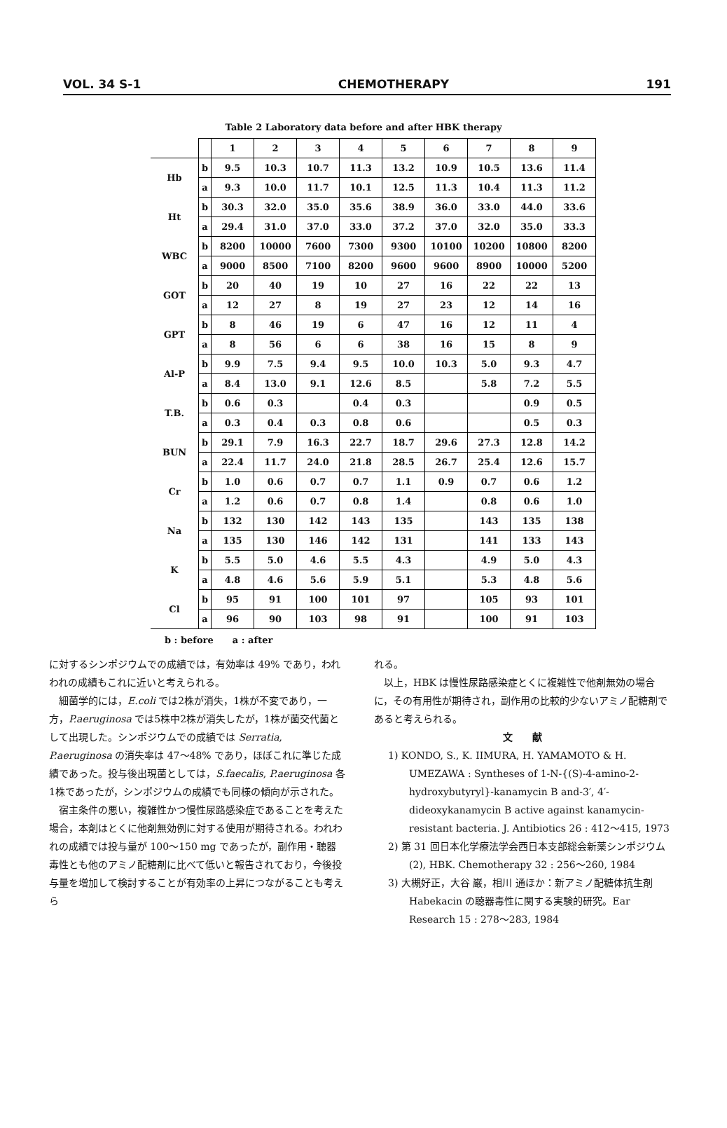VOL. 34 S-1 CHEMOTHERAPY 191
Table 2 Laboratory data before and after HBK therapy
| | | 1 | 2 | 3 | 4 | 5 | 6 | 7 | 8 | 9 |
| Hb | b | 9.5 | 10.3 | 10.7 | 11.3 | 13.2 | 10.9 | 10.5 | 13.6 | 11.4 |
| | a | 9.3 | 10.0 | 11.7 | 10.1 | 12.5 | 11.3 | 10.4 | 11.3 | 11.2 |
| Ht | b | 30.3 | 32.0 | 35.0 | 35.6 | 38.9 | 36.0 | 33.0 | 44.0 | 33.6 |
| | a | 29.4 | 31.0 | 37.0 | 33.0 | 37.2 | 37.0 | 32.0 | 35.0 | 33.3 |
| WBC | b | 8200 | 10000 | 7600 | 7300 | 9300 | 10100 | 10200 | 10800 | 8200 |
| | a | 9000 | 8500 | 7100 | 8200 | 9600 | 9600 | 8900 | 10000 | 5200 |
| GOT | b | 20 | 40 | 19 | 10 | 27 | 16 | 22 | 22 | 13 |
| | a | 12 | 27 | 8 | 19 | 27 | 23 | 12 | 14 | 16 |
| GPT | b | 8 | 46 | 19 | 6 | 47 | 16 | 12 | 11 | 4 |
| | a | 8 | 56 | 6 | 6 | 38 | 16 | 15 | 8 | 9 |
| Al-P | b | 9.9 | 7.5 | 9.4 | 9.5 | 10.0 | 10.3 | 5.0 | 9.3 | 4.7 |
| | a | 8.4 | 13.0 | 9.1 | 12.6 | 8.5 | | 5.8 | 7.2 | 5.5 |
| T.B. | b | 0.6 | 0.3 | | 0.4 | 0.3 | | | 0.9 | 0.5 |
| | a | 0.3 | 0.4 | 0.3 | 0.8 | 0.6 | | | 0.5 | 0.3 |
| BUN | b | 29.1 | 7.9 | 16.3 | 22.7 | 18.7 | 29.6 | 27.3 | 12.8 | 14.2 |
| | a | 22.4 | 11.7 | 24.0 | 21.8 | 28.5 | 26.7 | 25.4 | 12.6 | 15.7 |
| Cr | b | 1.0 | 0.6 | 0.7 | 0.7 | 1.1 | 0.9 | 0.7 | 0.6 | 1.2 |
| | a | 1.2 | 0.6 | 0.7 | 0.8 | 1.4 | | 0.8 | 0.6 | 1.0 |
| Na | b | 132 | 130 | 142 | 143 | 135 | | 143 | 135 | 138 |
| | a | 135 | 130 | 146 | 142 | 131 | | 141 | 133 | 143 |
| K | b | 5.5 | 5.0 | 4.6 | 5.5 | 4.3 | | 4.9 | 5.0 | 4.3 |
| | a | 4.8 | 4.6 | 5.6 | 5.9 | 5.1 | | 5.3 | 4.8 | 5.6 |
| Cl | b | 95 | 91 | 100 | 101 | 97 | | 105 | 93 | 101 |
| | a | 96 | 90 | 103 | 98 | 91 | | 100 | 91 | 103 |
b : before a : after
に対するシンポジウムでの成績では，有効率は 49% であり，われわれの成績もこれに近いと考えられる。
細菌学的には，E.coli では2株が消失，1株が不変であり，一方，P.aeruginosa では5株中2株が消失したが，1株が菌交代菌として出現した。シンポジウムでの成績では Serratia, P.aeruginosa の消失率は 47～48% であり，ほぼこれに準じた成績であった。投与後出現菌としては，S.faecalis, P.aeruginosa 各1株であったが，シンポジウムの成績でも同様の傾向が示された。
宿主条件の悪い，複雑性かつ慢性尿路感染症であることを考えた場合，本剤はとくに他剤無効例に対する使用が期待される。われわれの成績では投与量が 100～150 mg であったが，副作用・聴器毒性とも他のアミノ配糖剤に比べて低いと報告されており，今後投与量を増加して検討することが有効率の上昇につながることも考えら
れる。
以上，HBK は慢性尿路感染症とくに複雑性で他剤無効の場合に，その有用性が期待され，副作用の比較的少ないアミノ配糖剤であると考えられる。
文　　献
1) KONDO, S., K. IIMURA, H. YAMAMOTO & H. UMEZAWA : Syntheses of 1-N-{(S)-4-amino-2-hydroxybutyryl}-kanamycin B and-3′, 4′-dideoxykanamycin B active against kanamycin-resistant bacteria. J. Antibiotics 26 : 412～415, 1973
2) 第 31 回日本化学療法学会西日本支部総会新薬シンポジウム (2), HBK. Chemotherapy 32 : 256～260, 1984
3) 大槻好正，大谷 巌，相川 通ほか：新アミノ配糖体抗生剤 Habekacin の聴器毒性に関する実験的研究。Ear Research 15 : 278～283, 1984